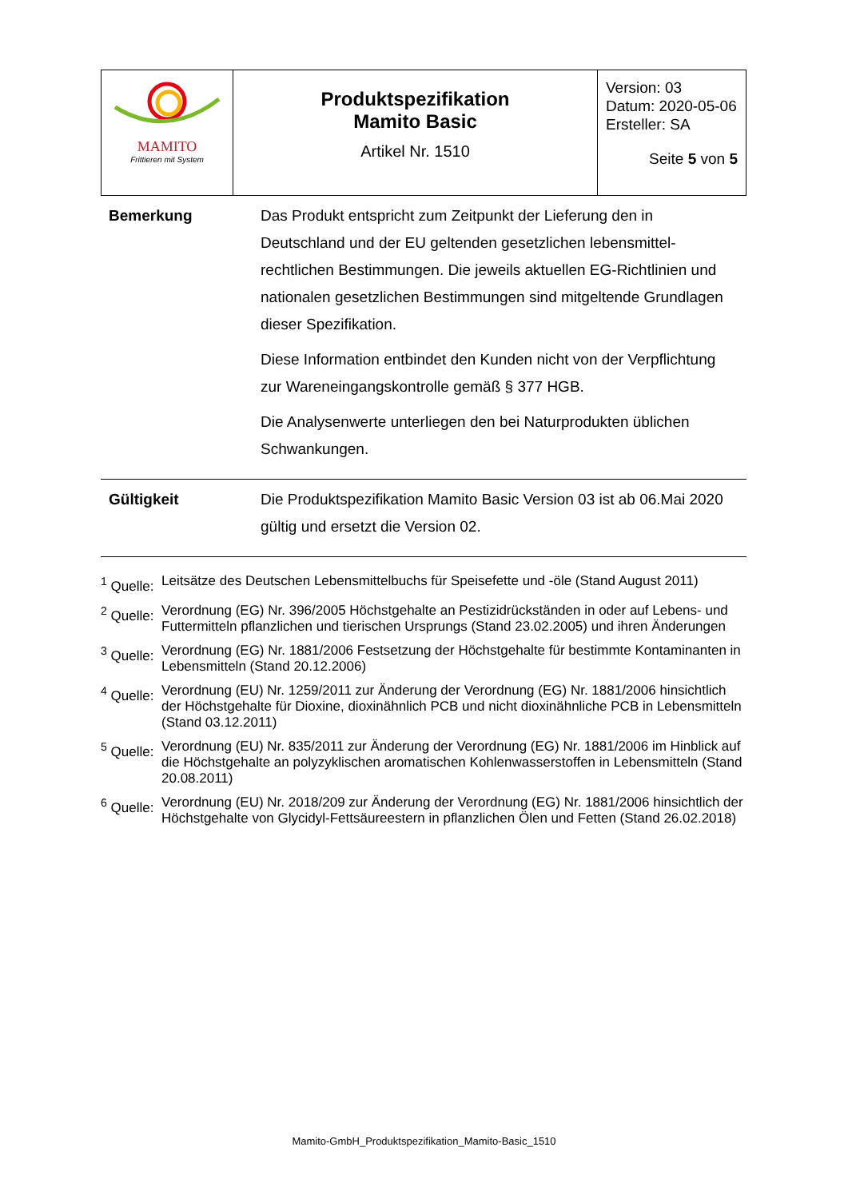| MAMITO Frittieren mit System | Produktspezifikation Mamito Basic Artikel Nr. 1510 | Version: 03 Datum: 2020-05-06 Ersteller: SA Seite 5 von 5 |
Bemerkung Das Produkt entspricht zum Zeitpunkt der Lieferung den in Deutschland und der EU geltenden gesetzlichen lebensmittel-rechtlichen Bestimmungen. Die jeweils aktuellen EG-Richtlinien und nationalen gesetzlichen Bestimmungen sind mitgeltende Grundlagen dieser Spezifikation.
Diese Information entbindet den Kunden nicht von der Verpflichtung zur Wareneingangskontrolle gemäß § 377 HGB.
Die Analysenwerte unterliegen den bei Naturprodukten üblichen Schwankungen.
Gültigkeit Die Produktspezifikation Mamito Basic Version 03 ist ab 06.Mai 2020 gültig und ersetzt die Version 02.
<sup>1</sup> Quelle: Leitsätze des Deutschen Lebensmittelbuchs für Speisefette und -öle (Stand August 2011)
<sup>2</sup> Quelle: Verordnung (EG) Nr. 396/2005 Höchstgehalte an Pestizidrückständen in oder auf Lebens- und Futtermitteln pflanzlichen und tierischen Ursprungs (Stand 23.02.2005) und ihren Änderungen
<sup>3</sup> Quelle: Verordnung (EG) Nr. 1881/2006 Festsetzung der Höchstgehalte für bestimmte Kontaminanten in Lebensmitteln (Stand 20.12.2006)
<sup>4</sup> Quelle: Verordnung (EU) Nr. 1259/2011 zur Änderung der Verordnung (EG) Nr. 1881/2006 hinsichtlich der Höchstgehalte für Dioxine, dioxinähnlich PCB und nicht dioxinähnliche PCB in Lebensmitteln (Stand 03.12.2011)
<sup>5</sup> Quelle: Verordnung (EU) Nr. 835/2011 zur Änderung der Verordnung (EG) Nr. 1881/2006 im Hinblick auf die Höchstgehalte an polyzyklischen aromatischen Kohlenwasserstoffen in Lebensmitteln (Stand 20.08.2011)
<sup>6</sup> Quelle: Verordnung (EU) Nr. 2018/209 zur Änderung der Verordnung (EG) Nr. 1881/2006 hinsichtlich der Höchstgehalte von Glycidyl-Fettsäureestern in pflanzlichen Ölen und Fetten (Stand 26.02.2018)
Mamito-GmbH_Produktspezifikation_Mamito-Basic_1510